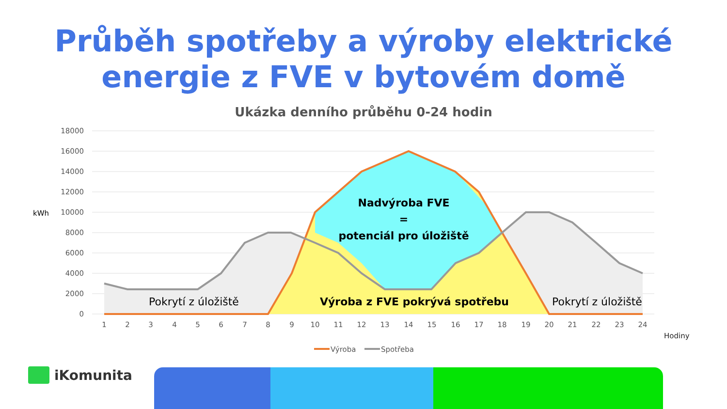Průběh spotřeby a výroby elektrické
energie z FVE v bytovém domě
Ukázka denního průběhu 0-24 hodin
18000
16000
14000
12000
10000
8000
6000
4000
2000
0
kWh
1
2
3
4
5
6
7
8
9
10
11
12
13
14
15
16
17
18
19
20
21
22
23
24
Hodiny
Nadvýroba FVE
=
potenciál pro úložiště
Výroba z FVE pokrývá spotřebu
Pokrytí z úložiště
Pokrytí z úložiště
Výroba
Spotřeba
iKomunita